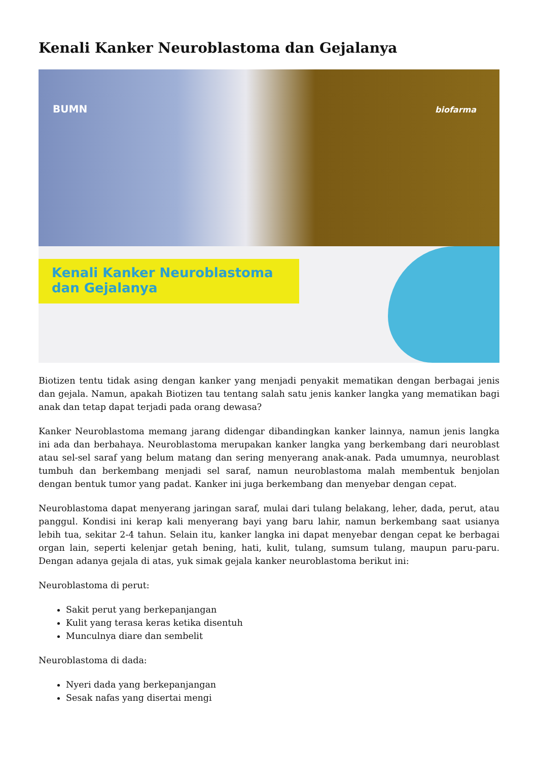Kenali Kanker Neuroblastoma dan Gejalanya
BUMN biofarma
Kenali Kanker Neuroblastoma
dan Gejalanya
Biotizen tentu tidak asing dengan kanker yang menjadi penyakit mematikan dengan berbagai jenis dan gejala. Namun, apakah Biotizen tau tentang salah satu jenis kanker langka yang mematikan bagi anak dan tetap dapat terjadi pada orang dewasa?
Kanker Neuroblastoma memang jarang didengar dibandingkan kanker lainnya, namun jenis langka ini ada dan berbahaya. Neuroblastoma merupakan kanker langka yang berkembang dari neuroblast atau sel-sel saraf yang belum matang dan sering menyerang anak-anak. Pada umumnya, neuroblast tumbuh dan berkembang menjadi sel saraf, namun neuroblastoma malah membentuk benjolan dengan bentuk tumor yang padat. Kanker ini juga berkembang dan menyebar dengan cepat.
Neuroblastoma dapat menyerang jaringan saraf, mulai dari tulang belakang, leher, dada, perut, atau panggul. Kondisi ini kerap kali menyerang bayi yang baru lahir, namun berkembang saat usianya lebih tua, sekitar 2-4 tahun. Selain itu, kanker langka ini dapat menyebar dengan cepat ke berbagai organ lain, seperti kelenjar getah bening, hati, kulit, tulang, sumsum tulang, maupun paru-paru. Dengan adanya gejala di atas, yuk simak gejala kanker neuroblastoma berikut ini:
Neuroblastoma di perut:
Sakit perut yang berkepanjangan
Kulit yang terasa keras ketika disentuh
Munculnya diare dan sembelit
Neuroblastoma di dada:
Nyeri dada yang berkepanjangan
Sesak nafas yang disertai mengi